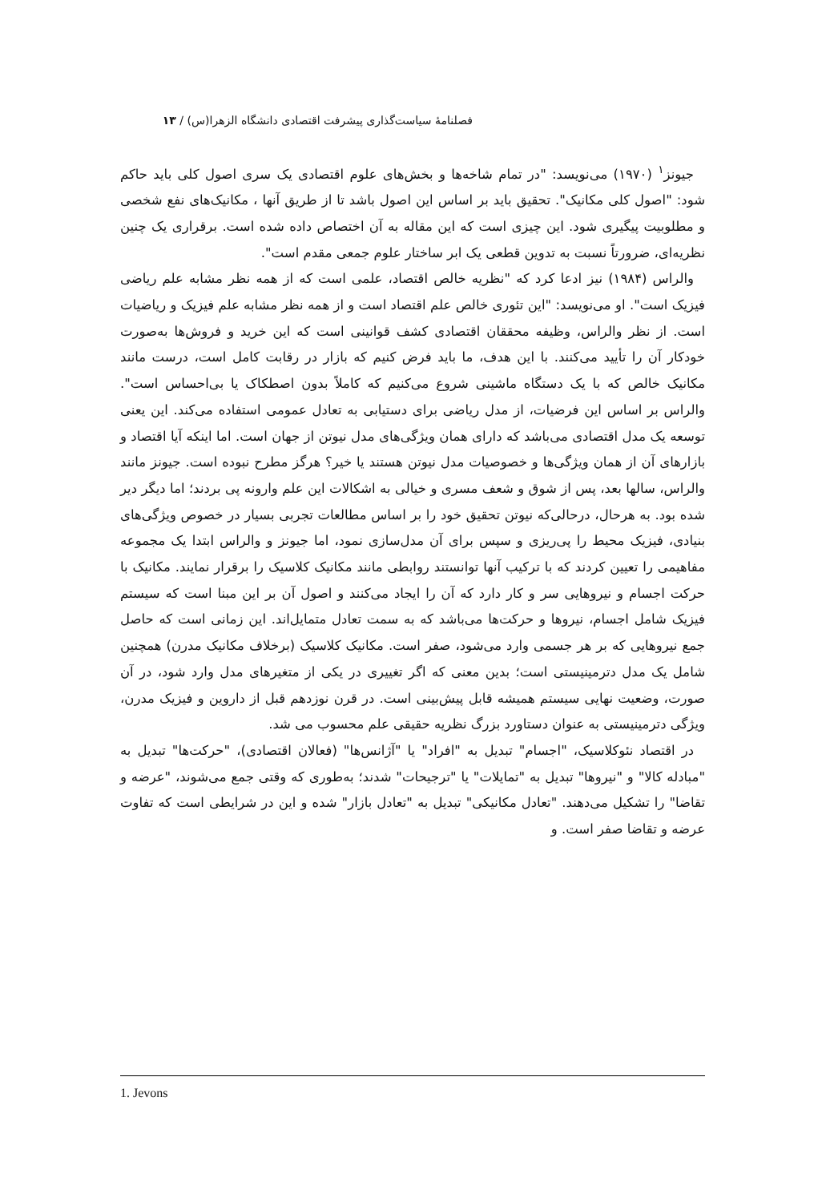فصلنامهٔ سیاست‌گذاری پیشرفت اقتصادی دانشگاه الزهرا(س) / ۱۳
جیونز<sup>۱</sup> (۱۹۷۰) می‌نویسد: "در تمام شاخه‌ها و بخش‌های علوم اقتصادی یک سری اصول کلی باید حاکم شود: "اصول کلی مکانیک". تحقیق باید بر اساس این اصول باشد تا از طریق آنها ، مکانیک‌های نفع شخصی و مطلوبیت پیگیری شود. این چیزی است که این مقاله به آن اختصاص داده شده است. برقراری یک چنین نظریه‌ای، ضرورتاً نسبت به تدوین قطعی یک ابر ساختار علوم جمعی مقدم است".
والراس (۱۹۸۴) نیز ادعا کرد که "نظریه خالص اقتصاد، علمی است که از همه نظر مشابه علم ریاضی فیزیک است". او می‌نویسد: "این تئوری خالص علم اقتصاد است و از همه نظر مشابه علم فیزیک و ریاضیات است. از نظر والراس، وظیفه محققان اقتصادی کشف قوانینی است که این خرید و فروش‌ها به‌صورت خودکار آن را تأیید می‌کنند. با این هدف، ما باید فرض کنیم که بازار در رقابت کامل است، درست مانند مکانیک خالص که با یک دستگاه ماشینی شروع می‌کنیم که کاملاً بدون اصطکاک یا بی‌احساس است". والراس بر اساس این فرضیات، از مدل ریاضی برای دستیابی به تعادل عمومی استفاده می‌کند. این یعنی توسعه یک مدل اقتصادی می‌باشد که دارای همان ویژگی‌های مدل نیوتن از جهان است. اما اینکه آیا اقتصاد و بازارهای آن از همان ویژگی‌ها و خصوصیات مدل نیوتن هستند یا خیر؟ هرگز مطرح نبوده است. جیونز مانند والراس، سالها بعد، پس از شوق و شعف مسری و خیالی به اشکالات این علم وارونه پی بردند؛ اما دیگر دیر شده بود. به هرحال، درحالی‌که نیوتن تحقیق خود را بر اساس مطالعات تجربی بسیار در خصوص ویژگی‌های بنیادی، فیزیک محیط را پی‌ریزی و سپس برای آن مدل‌سازی نمود، اما جیونز و والراس ابتدا یک مجموعه مفاهیمی را تعیین کردند که با ترکیب آنها توانستند روابطی مانند مکانیک کلاسیک را برقرار نمایند. مکانیک با حرکت اجسام و نیروهایی سر و کار دارد که آن را ایجاد می‌کنند و اصول آن بر این مبنا است که سیستم فیزیک شامل اجسام، نیروها و حرکت‌ها می‌باشد که به سمت تعادل متمایل‌اند. این زمانی است که حاصل جمع نیروهایی که بر هر جسمی وارد می‌شود، صفر است. مکانیک کلاسیک (برخلاف مکانیک مدرن) همچنین شامل یک مدل دترمینیستی است؛ بدین معنی که اگر تغییری در یکی از متغیرهای مدل وارد شود، در آن صورت، وضعیت نهایی سیستم همیشه قابل پیش‌بینی است. در قرن نوزدهم قبل از داروین و فیزیک مدرن، ویژگی دترمینیستی به عنوان دستاورد بزرگ نظریه حقیقی علم محسوب می شد.
در اقتصاد نئوکلاسیک، "اجسام" تبدیل به "افراد" یا "آژانس‌ها" (فعالان اقتصادی)، "حرکت‌ها" تبدیل به "مبادله کالا" و "نیروها" تبدیل به "تمایلات" یا "ترجیحات" شدند؛ به‌طوری که وقتی جمع می‌شوند، "عرضه و تقاضا" را تشکیل می‌دهند. "تعادل مکانیکی" تبدیل به "تعادل بازار" شده و این در شرایطی است که تفاوت عرضه و تقاضا صفر است. و
1. Jevons